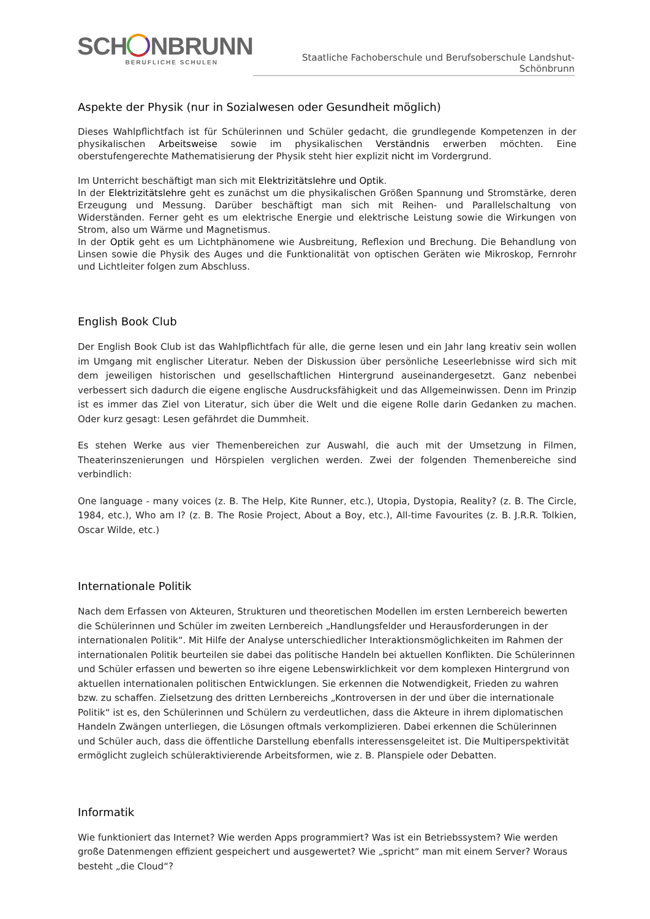SCH NBRUNN
BERUFLICHE SCHULEN
Staatliche Fachoberschule und Berufsoberschule Landshut-Schönbrunn
Aspekte der Physik (nur in Sozialwesen oder Gesundheit möglich)
Dieses Wahlpflichtfach ist für Schülerinnen und Schüler gedacht, die grundlegende Kompetenzen in der physikalischen Arbeitsweise sowie im physikalischen Verständnis erwerben möchten. Eine oberstufengerechte Mathematisierung der Physik steht hier explizit nicht im Vordergrund.
Im Unterricht beschäftigt man sich mit Elektrizitätslehre und Optik.
In der Elektrizitätslehre geht es zunächst um die physikalischen Größen Spannung und Stromstärke, deren Erzeugung und Messung. Darüber beschäftigt man sich mit Reihen- und Parallelschaltung von Widerständen. Ferner geht es um elektrische Energie und elektrische Leistung sowie die Wirkungen von Strom, also um Wärme und Magnetismus.
In der Optik geht es um Lichtphänomene wie Ausbreitung, Reflexion und Brechung. Die Behandlung von Linsen sowie die Physik des Auges und die Funktionalität von optischen Geräten wie Mikroskop, Fernrohr und Lichtleiter folgen zum Abschluss.
English Book Club
Der English Book Club ist das Wahlpflichtfach für alle, die gerne lesen und ein Jahr lang kreativ sein wollen im Umgang mit englischer Literatur. Neben der Diskussion über persönliche Leseerlebnisse wird sich mit dem jeweiligen historischen und gesellschaftlichen Hintergrund auseinandergesetzt. Ganz nebenbei verbessert sich dadurch die eigene englische Ausdrucksfähigkeit und das Allgemeinwissen. Denn im Prinzip ist es immer das Ziel von Literatur, sich über die Welt und die eigene Rolle darin Gedanken zu machen. Oder kurz gesagt: Lesen gefährdet die Dummheit.
Es stehen Werke aus vier Themenbereichen zur Auswahl, die auch mit der Umsetzung in Filmen, Theaterinszenierungen und Hörspielen verglichen werden. Zwei der folgenden Themenbereiche sind verbindlich:
One language - many voices (z. B. The Help, Kite Runner, etc.), Utopia, Dystopia, Reality? (z. B. The Circle, 1984, etc.), Who am I? (z. B. The Rosie Project, About a Boy, etc.), All-time Favourites (z. B. J.R.R. Tolkien, Oscar Wilde, etc.)
Internationale Politik
Nach dem Erfassen von Akteuren, Strukturen und theoretischen Modellen im ersten Lernbereich bewerten die Schülerinnen und Schüler im zweiten Lernbereich „Handlungsfelder und Herausforderungen in der internationalen Politik“. Mit Hilfe der Analyse unterschiedlicher Interaktionsmöglichkeiten im Rahmen der internationalen Politik beurteilen sie dabei das politische Handeln bei aktuellen Konflikten. Die Schülerinnen und Schüler erfassen und bewerten so ihre eigene Lebenswirklichkeit vor dem komplexen Hintergrund von aktuellen internationalen politischen Entwicklungen. Sie erkennen die Notwendigkeit, Frieden zu wahren bzw. zu schaffen. Zielsetzung des dritten Lernbereichs „Kontroversen in der und über die internationale Politik“ ist es, den Schülerinnen und Schülern zu verdeutlichen, dass die Akteure in ihrem diplomatischen Handeln Zwängen unterliegen, die Lösungen oftmals verkomplizieren. Dabei erkennen die Schülerinnen und Schüler auch, dass die öffentliche Darstellung ebenfalls interessensgeleitet ist. Die Multiperspektivität ermöglicht zugleich schüleraktivierende Arbeitsformen, wie z. B. Planspiele oder Debatten.
Informatik
Wie funktioniert das Internet? Wie werden Apps programmiert? Was ist ein Betriebssystem? Wie werden große Datenmengen effizient gespeichert und ausgewertet? Wie „spricht“ man mit einem Server? Woraus besteht „die Cloud“?